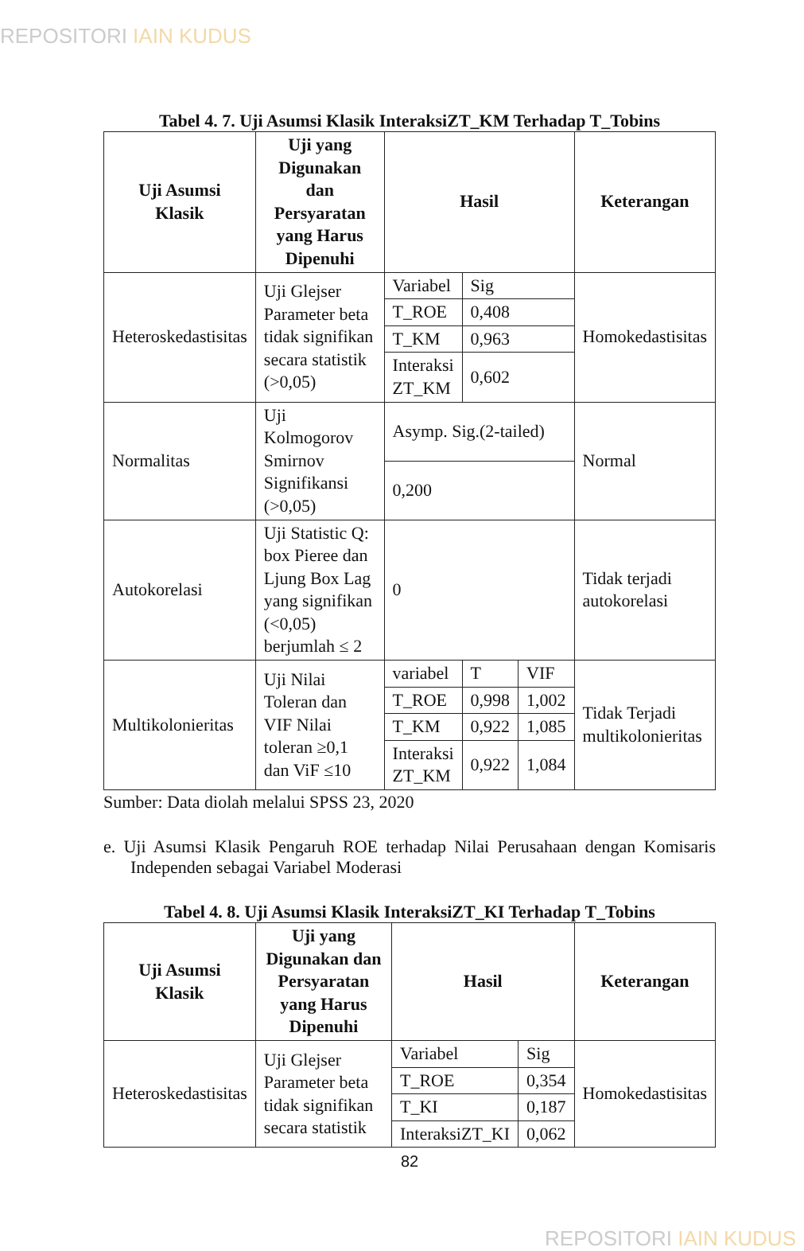REPOSITORI IAIN KUDUS
Tabel 4. 7. Uji Asumsi Klasik InteraksiZT_KM Terhadap T_Tobins
| Uji Asumsi Klasik | Uji yang Digunakan dan Persyaratan yang Harus Dipenuhi | Hasil | | | Keterangan |
| --- | --- | --- | --- | --- | --- |
| Heteroskedastisitas | Uji Glejser Parameter beta tidak signifikan secara statistik (>0,05) | Variabel | Sig | | Homokedastisitas |
| | | T_ROE | 0,408 | | |
| | | T_KM | 0,963 | | |
| | | Interaksi ZT_KM | 0,602 | | |
| Normalitas | Uji Kolmogorov Smirnov Signifikansi (>0,05) | Asymp. Sig.(2-tailed) | | | Normal |
| | | 0,200 | | | |
| Autokorelasi | Uji Statistic Q: box Pieree dan Ljung Box Lag yang signifikan (<0,05) berjumlah ≤ 2 | 0 | | | Tidak terjadi autokorelasi |
| Multikolonieritas | Uji Nilai Toleran dan VIF Nilai toleran ≥0,1 dan ViF ≤10 | variabel | T | VIF | Tidak Terjadi multikolonieritas |
| | | T_ROE | 0,998 | 1,002 | |
| | | T_KM | 0,922 | 1,085 | |
| | | Interaksi ZT_KM | 0,922 | 1,084 | |
Sumber: Data diolah melalui SPSS 23, 2020
e. Uji Asumsi Klasik Pengaruh ROE terhadap Nilai Perusahaan dengan Komisaris Independen sebagai Variabel Moderasi
Tabel 4. 8. Uji Asumsi Klasik InteraksiZT_KI Terhadap T_Tobins
| Uji Asumsi Klasik | Uji yang Digunakan dan Persyaratan yang Harus Dipenuhi | Hasil | | Keterangan |
| --- | --- | --- | --- | --- |
| Heteroskedastisitas | Uji Glejser Parameter beta tidak signifikan secara statistik | Variabel | Sig | Homokedastisitas |
| | | T_ROE | 0,354 | |
| | | T_KI | 0,187 | |
| | | InteraksiZT_KI | 0,062 | |
82
REPOSITORI IAIN KUDUS